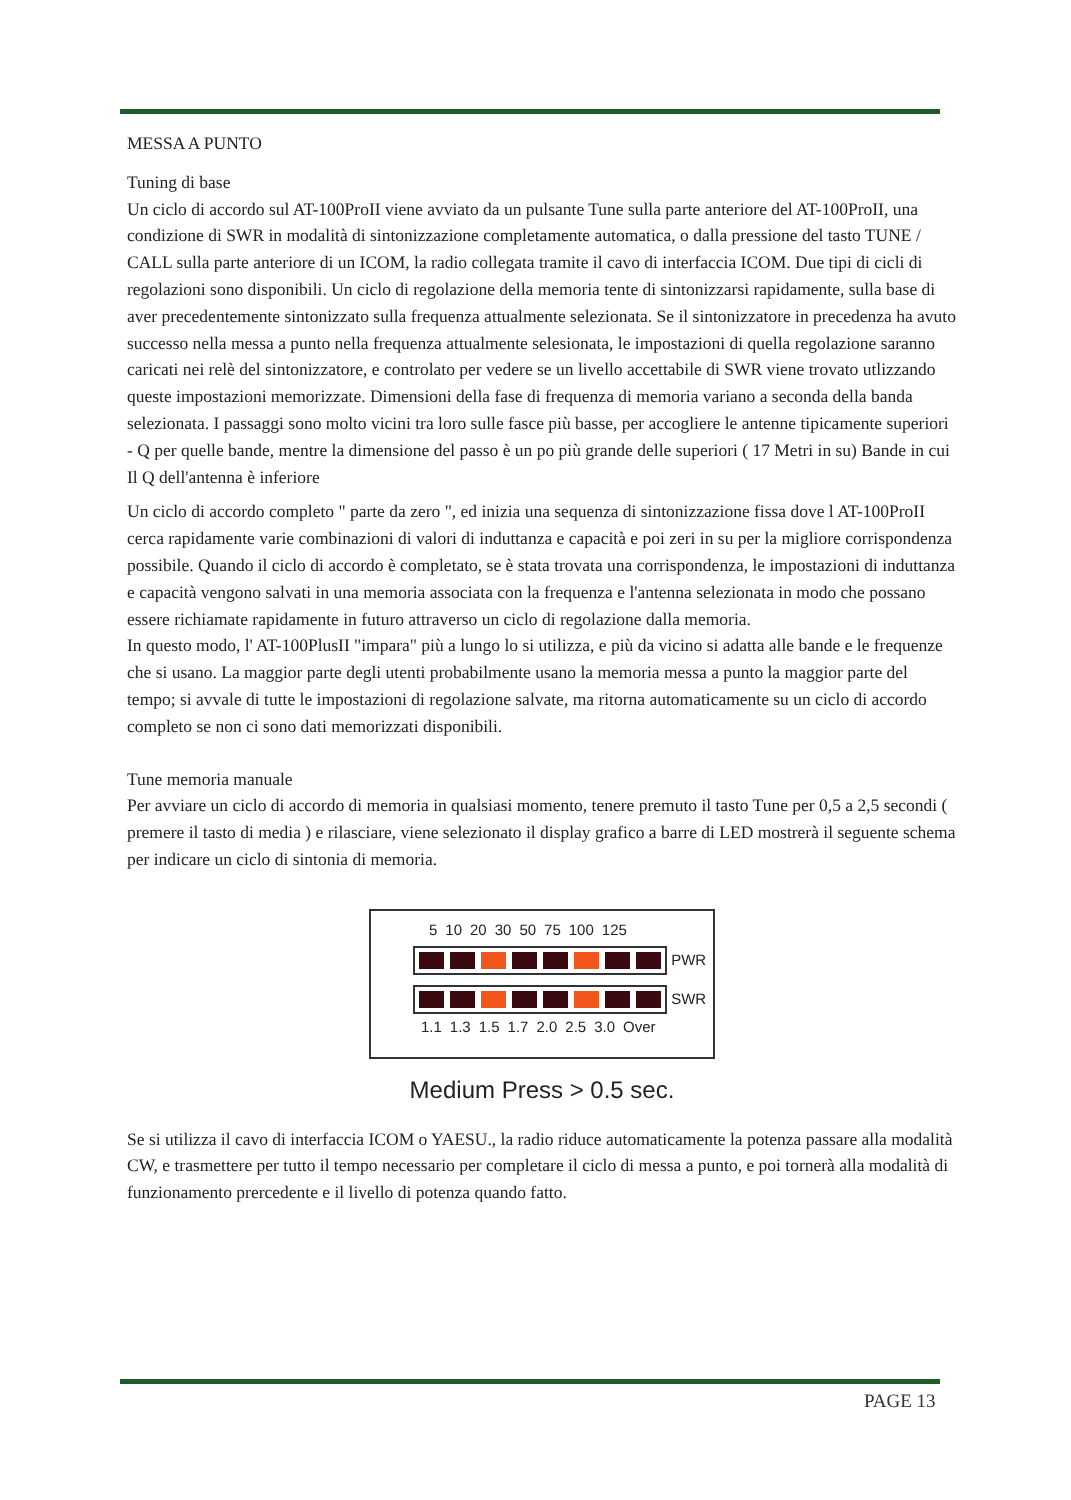MESSA A PUNTO
Tuning di base
Un ciclo di accordo sul AT-100ProII viene avviato da un pulsante Tune sulla parte anteriore del AT-100ProII, una condizione di SWR in modalità di sintonizzazione completamente automatica, o dalla pressione del tasto TUNE / CALL sulla parte anteriore di un ICOM, la radio collegata tramite il cavo di interfaccia ICOM. Due tipi di cicli di regolazioni sono disponibili. Un ciclo di regolazione della memoria tente di sintonizzarsi rapidamente, sulla base di aver precedentemente sintonizzato sulla frequenza attualmente selezionata. Se il sintonizzatore in precedenza ha avuto successo nella messa a punto nella frequenza attualmente selesionata, le impostazioni di quella regolazione saranno caricati nei relè del sintonizzatore, e controlato per vedere se un livello accettabile di SWR viene trovato utlizzando queste impostazioni memorizzate. Dimensioni della fase di frequenza di memoria variano a seconda della banda selezionata. I passaggi sono molto vicini tra loro sulle fasce più basse, per accogliere le antenne tipicamente superiori - Q per quelle bande, mentre la dimensione del passo è un po più grande delle superiori ( 17 Metri in su) Bande in cui Il Q dell'antenna è inferiore
Un ciclo di accordo completo " parte da zero ", ed inizia una sequenza di sintonizzazione fissa dove l AT-100ProII cerca rapidamente varie combinazioni di valori di induttanza e capacità e poi zeri in su per la migliore corrispondenza possibile. Quando il ciclo di accordo è completato, se è stata trovata una corrispondenza, le impostazioni di induttanza e capacità vengono salvati in una memoria associata con la frequenza e l'antenna selezionata in modo che possano essere richiamate rapidamente in futuro attraverso un ciclo di regolazione dalla memoria.
In questo modo, l' AT-100PlusII "impara" più a lungo lo si utilizza, e più da vicino si adatta alle bande e le frequenze che si usano. La maggior parte degli utenti probabilmente usano la memoria messa a punto la maggior parte del tempo; si avvale di tutte le impostazioni di regolazione salvate, ma ritorna automaticamente su un ciclo di accordo completo se non ci sono dati memorizzati disponibili.
Tune memoria manuale
Per avviare un ciclo di accordo di memoria in qualsiasi momento, tenere premuto il tasto Tune per 0,5 a 2,5 secondi ( premere il tasto di media ) e rilasciare, viene selezionato il display grafico a barre di LED mostrerà il seguente schema per indicare un ciclo di sintonia di memoria.
5 10 20 30 50 75 100 125
PWR
SWR
1.1 1.3 1.5 1.7 2.0 2.5 3.0 Over
Medium Press > 0.5 sec.
Se si utilizza il cavo di interfaccia ICOM o YAESU., la radio riduce automaticamente la potenza passare alla modalità CW, e trasmettere per tutto il tempo necessario per completare il ciclo di messa a punto, e poi tornerà alla modalità di funzionamento prercedente e il livello di potenza quando fatto.
PAGE 13